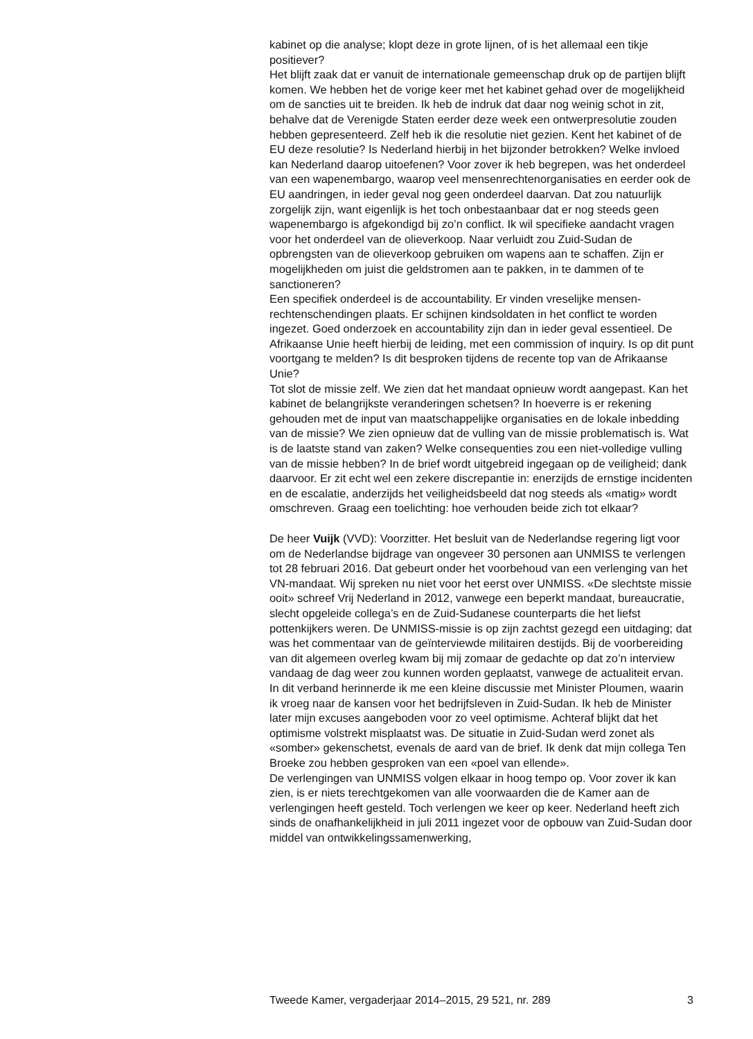kabinet op die analyse; klopt deze in grote lijnen, of is het allemaal een tikje positiever?
Het blijft zaak dat er vanuit de internationale gemeenschap druk op de partijen blijft komen. We hebben het de vorige keer met het kabinet gehad over de mogelijkheid om de sancties uit te breiden. Ik heb de indruk dat daar nog weinig schot in zit, behalve dat de Verenigde Staten eerder deze week een ontwerpresolutie zouden hebben gepresenteerd. Zelf heb ik die resolutie niet gezien. Kent het kabinet of de EU deze resolutie? Is Nederland hierbij in het bijzonder betrokken? Welke invloed kan Nederland daarop uitoefenen? Voor zover ik heb begrepen, was het onderdeel van een wapenembargo, waarop veel mensenrechtenorgani­saties en eerder ook de EU aandringen, in ieder geval nog geen onderdeel daarvan. Dat zou natuurlijk zorgelijk zijn, want eigenlijk is het toch onbestaanbaar dat er nog steeds geen wapenembargo is afgekondigd bij zo’n conflict. Ik wil specifieke aandacht vragen voor het onderdeel van de olieverkoop. Naar verluidt zou Zuid-Sudan de opbrengsten van de olieverkoop gebruiken om wapens aan te schaffen. Zijn er mogelijkheden om juist die geldstromen aan te pakken, in te dammen of te sanctioneren?
Een specifiek onderdeel is de accountability. Er vinden vreselijke mensen­rechtenschendingen plaats. Er schijnen kindsoldaten in het conflict te worden ingezet. Goed onderzoek en accountability zijn dan in ieder geval essentieel. De Afrikaanse Unie heeft hierbij de leiding, met een commission of inquiry. Is op dit punt voortgang te melden? Is dit besproken tijdens de recente top van de Afrikaanse Unie?
Tot slot de missie zelf. We zien dat het mandaat opnieuw wordt aangepast. Kan het kabinet de belangrijkste veranderingen schetsen? In hoeverre is er rekening gehouden met de input van maatschappelijke organisaties en de lokale inbedding van de missie? We zien opnieuw dat de vulling van de missie problematisch is. Wat is de laatste stand van zaken? Welke consequenties zou een niet-volledige vulling van de missie hebben? In de brief wordt uitgebreid ingegaan op de veiligheid; dank daarvoor. Er zit echt wel een zekere discrepantie in: enerzijds de ernstige incidenten en de escalatie, anderzijds het veiligheidsbeeld dat nog steeds als «matig» wordt omschreven. Graag een toelichting: hoe verhouden beide zich tot elkaar?
De heer Vuijk (VVD): Voorzitter. Het besluit van de Nederlandse regering ligt voor om de Nederlandse bijdrage van ongeveer 30 personen aan UNMISS te verlengen tot 28 februari 2016. Dat gebeurt onder het voorbehoud van een verlenging van het VN-mandaat. Wij spreken nu niet voor het eerst over UNMISS. «De slechtste missie ooit» schreef Vrij Nederland in 2012, vanwege een beperkt mandaat, bureaucratie, slecht opgeleide collega’s en de Zuid-Sudanese counterparts die het liefst pottenkijkers weren. De UNMISS-missie is op zijn zachtst gezegd een uitdaging; dat was het commentaar van de geïnterviewde militairen destijds. Bij de voorbereiding van dit algemeen overleg kwam bij mij zomaar de gedachte op dat zo’n interview vandaag de dag weer zou kunnen worden geplaatst, vanwege de actualiteit ervan. In dit verband herinnerde ik me een kleine discussie met Minister Ploumen, waarin ik vroeg naar de kansen voor het bedrijfsleven in Zuid-Sudan. Ik heb de Minister later mijn excuses aangeboden voor zo veel optimisme. Achteraf blijkt dat het optimisme volstrekt misplaatst was. De situatie in Zuid-Sudan werd zonet als «somber» gekenschetst, evenals de aard van de brief. Ik denk dat mijn collega Ten Broeke zou hebben gesproken van een «poel van ellende».
De verlengingen van UNMISS volgen elkaar in hoog tempo op. Voor zover ik kan zien, is er niets terechtgekomen van alle voorwaarden die de Kamer aan de verlengingen heeft gesteld. Toch verlengen we keer op keer. Nederland heeft zich sinds de onafhankelijkheid in juli 2011 ingezet voor de opbouw van Zuid-Sudan door middel van ontwikkelingssamenwerking,
Tweede Kamer, vergaderjaar 2014–2015, 29 521, nr. 289 3